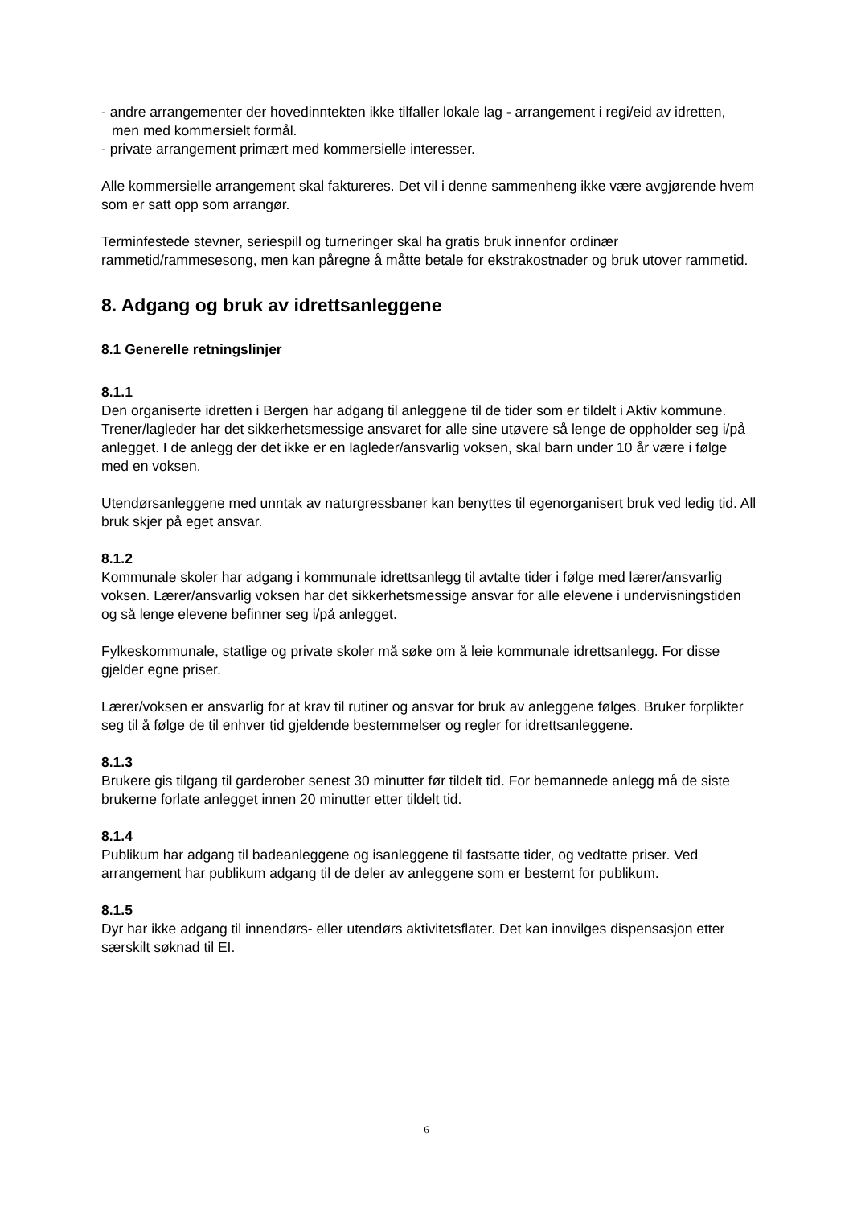- andre arrangementer der hovedinntekten ikke tilfaller lokale lag - arrangement i regi/eid av idretten, men med kommersielt formål.
- private arrangement primært med kommersielle interesser.
Alle kommersielle arrangement skal faktureres. Det vil i denne sammenheng ikke være avgjørende hvem som er satt opp som arrangør.
Terminfestede stevner, seriespill og turneringer skal ha gratis bruk innenfor ordinær rammetid/rammesesong, men kan påregne å måtte betale for ekstrakostnader og bruk utover rammetid.
8. Adgang og bruk av idrettsanleggene
8.1 Generelle retningslinjer
8.1.1
Den organiserte idretten i Bergen har adgang til anleggene til de tider som er tildelt i Aktiv kommune. Trener/lagleder har det sikkerhetsmessige ansvaret for alle sine utøvere så lenge de oppholder seg i/på anlegget. I de anlegg der det ikke er en lagleder/ansvarlig voksen, skal barn under 10 år være i følge med en voksen.
Utendørsanleggene med unntak av naturgressbaner kan benyttes til egenorganisert bruk ved ledig tid. All bruk skjer på eget ansvar.
8.1.2
Kommunale skoler har adgang i kommunale idrettsanlegg til avtalte tider i følge med lærer/ansvarlig voksen. Lærer/ansvarlig voksen har det sikkerhetsmessige ansvar for alle elevene i undervisningstiden og så lenge elevene befinner seg i/på anlegget.
Fylkeskommunale, statlige og private skoler må søke om å leie kommunale idrettsanlegg. For disse gjelder egne priser.
Lærer/voksen er ansvarlig for at krav til rutiner og ansvar for bruk av anleggene følges. Bruker forplikter seg til å følge de til enhver tid gjeldende bestemmelser og regler for idrettsanleggene.
8.1.3
Brukere gis tilgang til garderober senest 30 minutter før tildelt tid. For bemannede anlegg må de siste brukerne forlate anlegget innen 20 minutter etter tildelt tid.
8.1.4
Publikum har adgang til badeanleggene og isanleggene til fastsatte tider, og vedtatte priser. Ved arrangement har publikum adgang til de deler av anleggene som er bestemt for publikum.
8.1.5
Dyr har ikke adgang til innendørs- eller utendørs aktivitetsflater. Det kan innvilges dispensasjon etter særskilt søknad til EI.
6